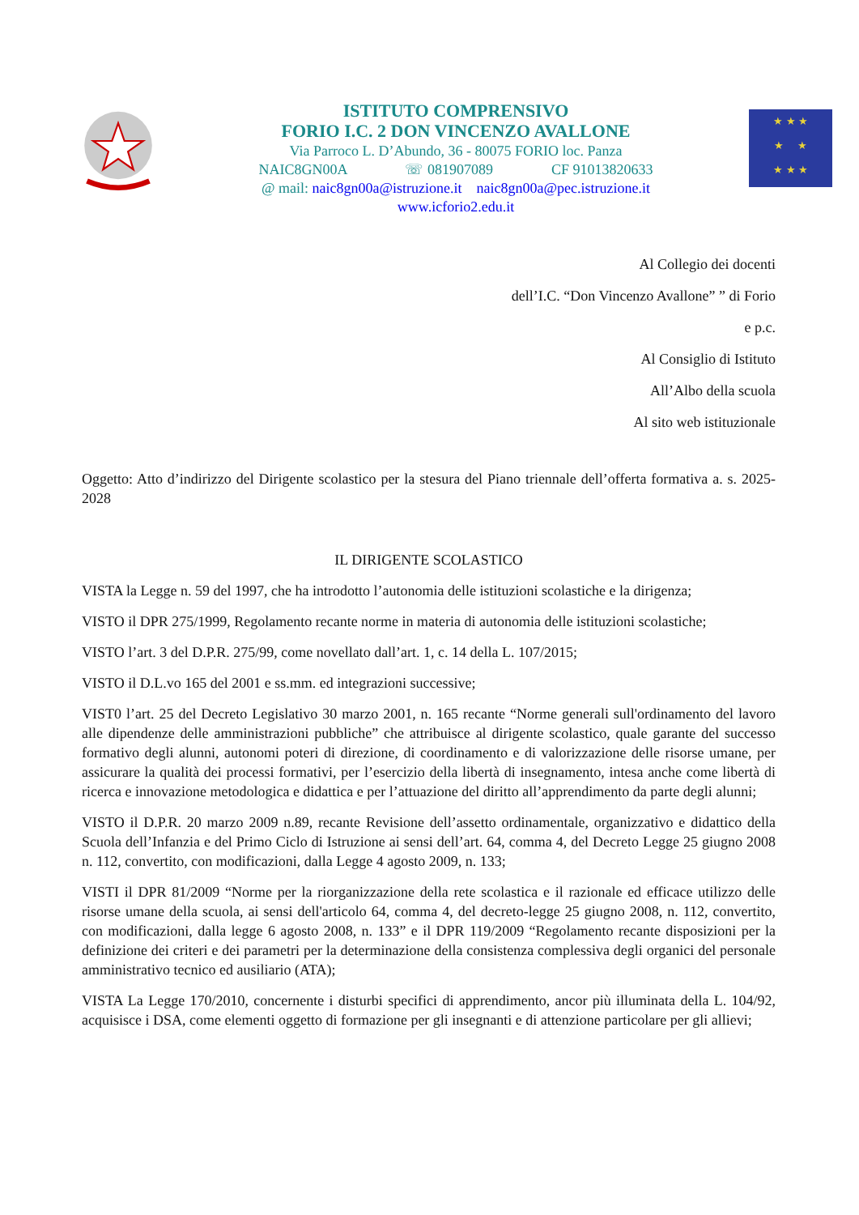ISTITUTO COMPRENSIVO
FORIO I.C. 2 DON VINCENZO AVALLONE
Via Parroco L. D’Abundo, 36 - 80075 FORIO loc. Panza
NAIC8GN00A ☏ 081907089 CF 91013820633
@ mail: naic8gn00a@istruzione.it naic8gn00a@pec.istruzione.it
www.icforio2.edu.it
★ ★ ★
★ ★
★ ★ ★
Al Collegio dei docenti
dell’I.C. “Don Vincenzo Avallone” ” di Forio
e p.c.
Al Consiglio di Istituto
All’Albo della scuola
Al sito web istituzionale
Oggetto: Atto d’indirizzo del Dirigente scolastico per la stesura del Piano triennale dell’offerta formativa a. s. 2025-2028
IL DIRIGENTE SCOLASTICO
VISTA la Legge n. 59 del 1997, che ha introdotto l’autonomia delle istituzioni scolastiche e la dirigenza;
VISTO il DPR 275/1999, Regolamento recante norme in materia di autonomia delle istituzioni scolastiche;
VISTO l’art. 3 del D.P.R. 275/99, come novellato dall’art. 1, c. 14 della L. 107/2015;
VISTO il D.L.vo 165 del 2001 e ss.mm. ed integrazioni successive;
VIST0 l’art. 25 del Decreto Legislativo 30 marzo 2001, n. 165 recante “Norme generali sull'ordinamento del lavoro alle dipendenze delle amministrazioni pubbliche” che attribuisce al dirigente scolastico, quale garante del successo formativo degli alunni, autonomi poteri di direzione, di coordinamento e di valorizzazione delle risorse umane, per assicurare la qualità dei processi formativi, per l’esercizio della libertà di insegnamento, intesa anche come libertà di ricerca e innovazione metodologica e didattica e per l’attuazione del diritto all’apprendimento da parte degli alunni;
VISTO il D.P.R. 20 marzo 2009 n.89, recante Revisione dell’assetto ordinamentale, organizzativo e didattico della Scuola dell’Infanzia e del Primo Ciclo di Istruzione ai sensi dell’art. 64, comma 4, del Decreto Legge 25 giugno 2008 n. 112, convertito, con modificazioni, dalla Legge 4 agosto 2009, n. 133;
VISTI il DPR 81/2009 “Norme per la riorganizzazione della rete scolastica e il razionale ed efficace utilizzo delle risorse umane della scuola, ai sensi dell'articolo 64, comma 4, del decreto-legge 25 giugno 2008, n. 112, convertito, con modificazioni, dalla legge 6 agosto 2008, n. 133” e il DPR 119/2009 “Regolamento recante disposizioni per la definizione dei criteri e dei parametri per la determinazione della consistenza complessiva degli organici del personale amministrativo tecnico ed ausiliario (ATA);
VISTA La Legge 170/2010, concernente i disturbi specifici di apprendimento, ancor più illuminata della L. 104/92, acquisisce i DSA, come elementi oggetto di formazione per gli insegnanti e di attenzione particolare per gli allievi;